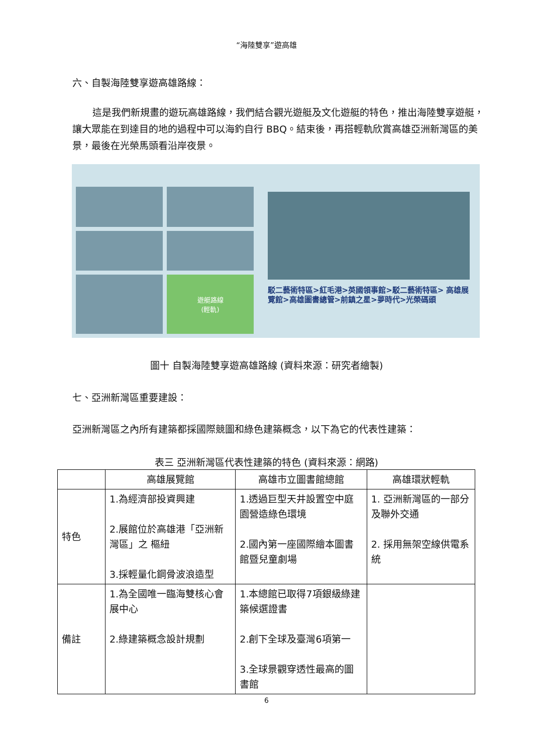“海陸雙享”遊高雄
六、自製海陸雙享遊高雄路線：
這是我們新規畫的遊玩高雄路線，我們結合觀光遊艇及文化遊艇的特色，推出海陸雙享遊艇，讓大眾能在到達目的地的過程中可以海釣自行 BBQ。結束後，再搭輕軌欣賞高雄亞洲新灣區的美景，最後在光榮馬頭看沿岸夜景。
遊艇路線
(輕軌)
駁二藝術特區>紅毛港>英國領事館>駁二藝術特區> 高雄展覽館>高雄圖書總管>前鎮之星>夢時代>光榮碼頭
圖十 自製海陸雙享遊高雄路線 (資料來源：研究者繪製)
七、亞洲新灣區重要建設：
亞洲新灣區之內所有建築都採國際競圖和綠色建築概念，以下為它的代表性建築：
表三 亞洲新灣區代表性建築的特色 (資料來源：網路)
| | 高雄展覽館 | 高雄市立圖書館總館 | 高雄環狀輕軌 |
| --- | --- | --- | --- |
| 特色 | 1.為經濟部投資興建 2.展館位於高雄港「亞洲新灣區」之 樞紐 3.採輕量化鋼骨波浪造型 | 1.透過巨型天井設置空中庭園營造綠色環境 2.國內第一座國際繪本圖書館暨兒童劇場 | 1. 亞洲新灣區的一部分及聯外交通 2. 採用無架空線供電系統 |
| 備註 | 1.為全國唯一臨海雙核心會展中心 2.綠建築概念設計規劃 | 1.本總館已取得7項銀級綠建築候選證書 2.創下全球及臺灣6項第一 3.全球景觀穿透性最高的圖書館 | |
6